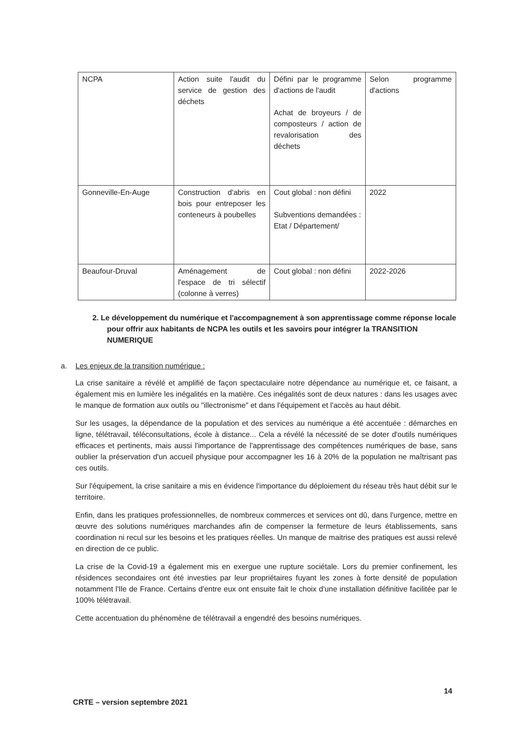| NCPA | Action suite l'audit du service de gestion des déchets | Défini par le programme d'actions de l'audit Achat de broyeurs / de composteurs / action de revalorisation des déchets | Selon programme d'actions |
| Gonneville-En-Auge | Construction d'abris en bois pour entreposer les conteneurs à poubelles | Cout global : non défini Subventions demandées : Etat / Département/ | 2022 |
| Beaufour-Druval | Aménagement de l'espace de tri sélectif (colonne à verres) | Cout global : non défini | 2022-2026 |
2. Le développement du numérique et l'accompagnement à son apprentissage comme réponse locale pour offrir aux habitants de NCPA les outils et les savoirs pour intégrer la TRANSITION NUMERIQUE
a. Les enjeux de la transition numérique :
La crise sanitaire a révélé et amplifié de façon spectaculaire notre dépendance au numérique et, ce faisant, a également mis en lumière les inégalités en la matière. Ces inégalités sont de deux natures : dans les usages avec le manque de formation aux outils ou "illectronisme" et dans l'équipement et l'accès au haut débit.
Sur les usages, la dépendance de la population et des services au numérique a été accentuée : démarches en ligne, télétravail, téléconsultations, école à distance... Cela a révélé la nécessité de se doter d'outils numériques efficaces et pertinents, mais aussi l'importance de l'apprentissage des compétences numériques de base, sans oublier la préservation d'un accueil physique pour accompagner les 16 à 20% de la population ne maîtrisant pas ces outils.
Sur l'équipement, la crise sanitaire a mis en évidence l'importance du déploiement du réseau très haut débit sur le territoire.
Enfin, dans les pratiques professionnelles, de nombreux commerces et services ont dû, dans l'urgence, mettre en œuvre des solutions numériques marchandes afin de compenser la fermeture de leurs établissements, sans coordination ni recul sur les besoins et les pratiques réelles. Un manque de maitrise des pratiques est aussi relevé en direction de ce public.
La crise de la Covid-19 a également mis en exergue une rupture sociétale. Lors du premier confinement, les résidences secondaires ont été investies par leur propriétaires fuyant les zones à forte densité de population notamment l'Ile de France. Certains d'entre eux ont ensuite fait le choix d'une installation définitive facilitée par le 100% télétravail.
Cette accentuation du phénomène de télétravail a engendré des besoins numériques.
14
CRTE – version septembre 2021